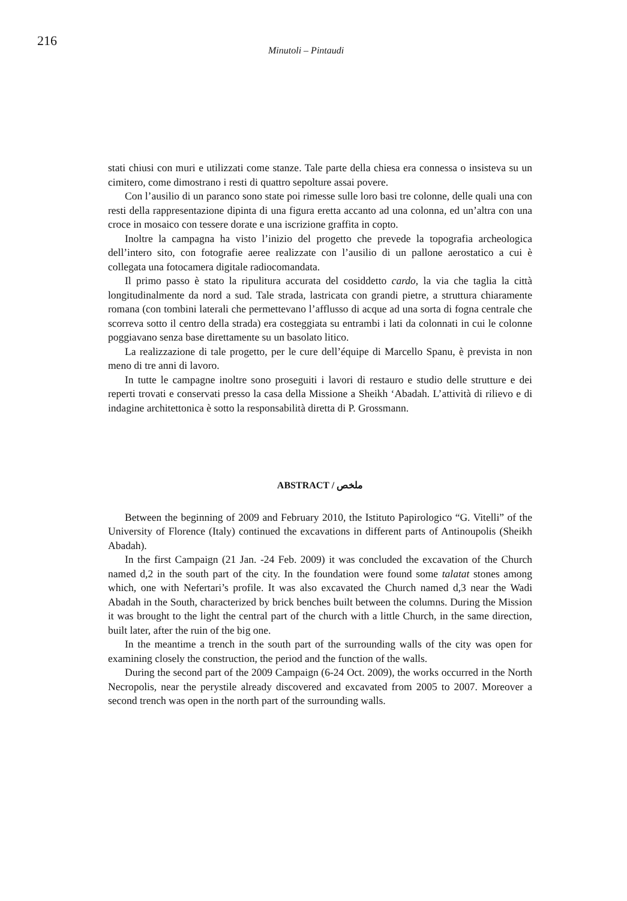216
Minutoli – Pintaudi
stati chiusi con muri e utilizzati come stanze. Tale parte della chiesa era connessa o insisteva su un cimitero, come dimostrano i resti di quattro sepolture assai povere.
Con l’ausilio di un paranco sono state poi rimesse sulle loro basi tre colonne, delle quali una con resti della rappresentazione dipinta di una figura eretta accanto ad una colonna, ed un’altra con una croce in mosaico con tessere dorate e una iscrizione graffita in copto.
Inoltre la campagna ha visto l’inizio del progetto che prevede la topografia archeologica dell’intero sito, con fotografie aeree realizzate con l’ausilio di un pallone aerostatico a cui è collegata una fotocamera digitale radiocomandata.
Il primo passo è stato la ripulitura accurata del cosiddetto cardo, la via che taglia la città longitudinalmente da nord a sud. Tale strada, lastricata con grandi pietre, a struttura chiaramente romana (con tombini laterali che permettevano l’afflusso di acque ad una sorta di fogna centrale che scorreva sotto il centro della strada) era costeggiata su entrambi i lati da colonnati in cui le colonne poggiavano senza base direttamente su un basolato litico.
La realizzazione di tale progetto, per le cure dell’équipe di Marcello Spanu, è prevista in non meno di tre anni di lavoro.
In tutte le campagne inoltre sono proseguiti i lavori di restauro e studio delle strutture e dei reperti trovati e conservati presso la casa della Missione a Sheikh ‘Abadah. L’attività di rilievo e di indagine architettonica è sotto la responsabilità diretta di P. Grossmann.
ABSTRACT / ملخص
Between the beginning of 2009 and February 2010, the Istituto Papirologico “G. Vitelli” of the University of Florence (Italy) continued the excavations in different parts of Antinoupolis (Sheikh Abadah).
In the first Campaign (21 Jan. -24 Feb. 2009) it was concluded the excavation of the Church named d,2 in the south part of the city. In the foundation were found some talatat stones among which, one with Nefertari’s profile. It was also excavated the Church named d,3 near the Wadi Abadah in the South, characterized by brick benches built between the columns. During the Mission it was brought to the light the central part of the church with a little Church, in the same direction, built later, after the ruin of the big one.
In the meantime a trench in the south part of the surrounding walls of the city was open for examining closely the construction, the period and the function of the walls.
During the second part of the 2009 Campaign (6-24 Oct. 2009), the works occurred in the North Necropolis, near the perystile already discovered and excavated from 2005 to 2007. Moreover a second trench was open in the north part of the surrounding walls.